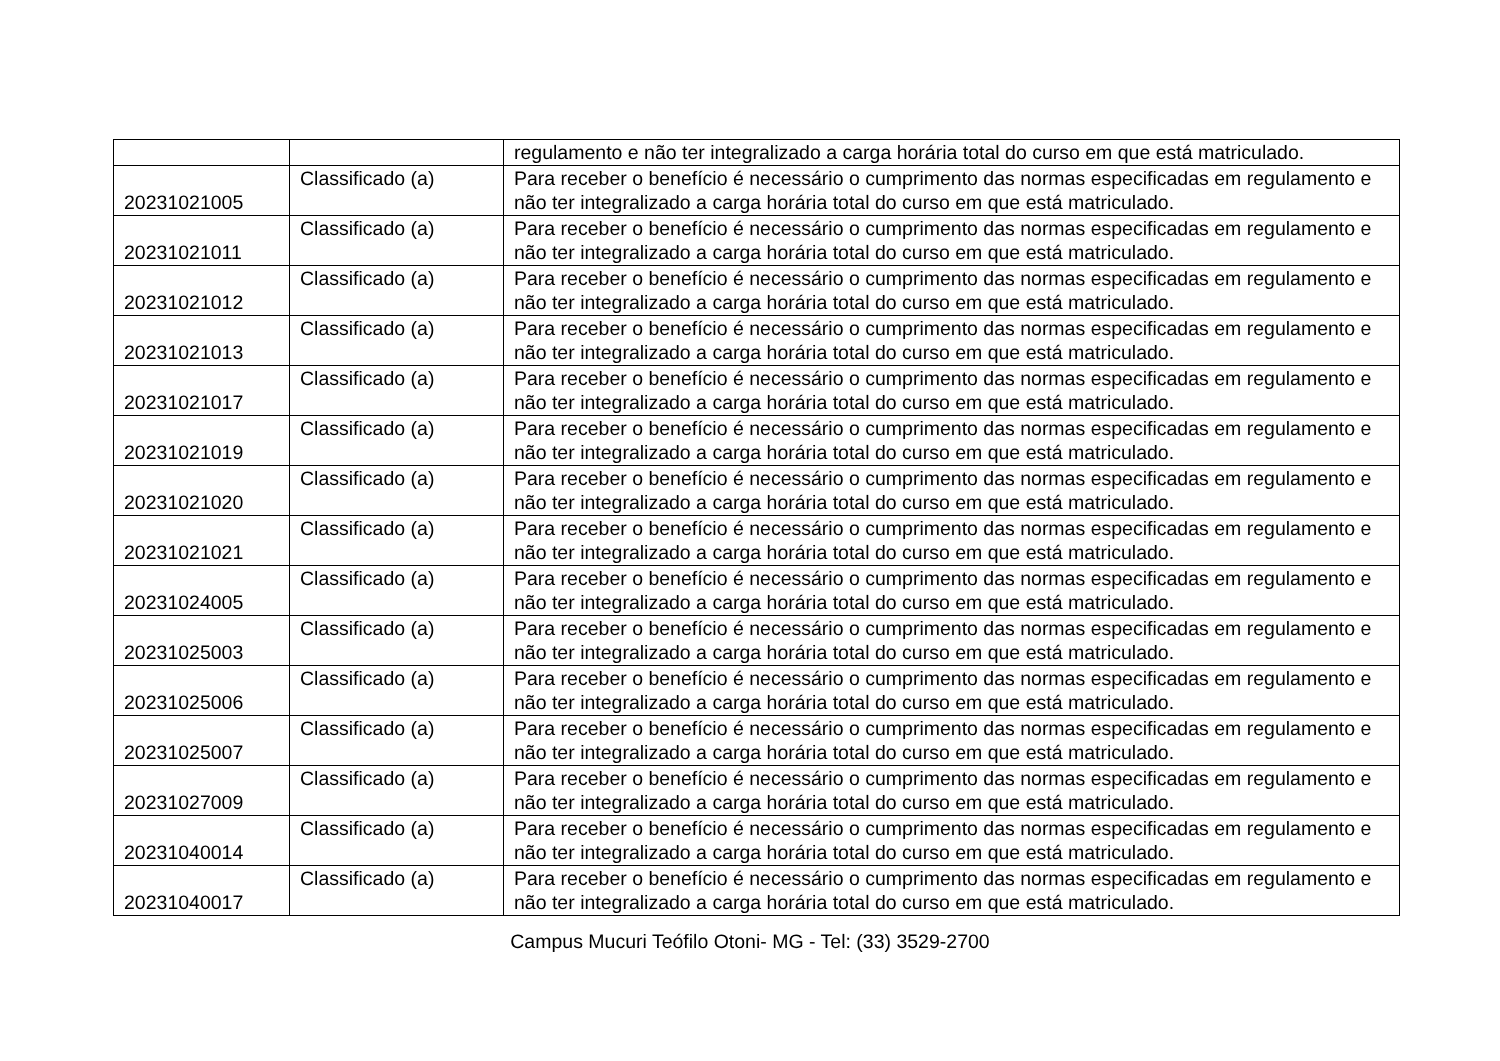| | | regulamento e não ter integralizado a carga horária total do curso em que está matriculado. |
| 20231021005 | Classificado (a) | Para receber o benefício é necessário o cumprimento das normas especificadas em regulamento e não ter integralizado a carga horária total do curso em que está matriculado. |
| 20231021011 | Classificado (a) | Para receber o benefício é necessário o cumprimento das normas especificadas em regulamento e não ter integralizado a carga horária total do curso em que está matriculado. |
| 20231021012 | Classificado (a) | Para receber o benefício é necessário o cumprimento das normas especificadas em regulamento e não ter integralizado a carga horária total do curso em que está matriculado. |
| 20231021013 | Classificado (a) | Para receber o benefício é necessário o cumprimento das normas especificadas em regulamento e não ter integralizado a carga horária total do curso em que está matriculado. |
| 20231021017 | Classificado (a) | Para receber o benefício é necessário o cumprimento das normas especificadas em regulamento e não ter integralizado a carga horária total do curso em que está matriculado. |
| 20231021019 | Classificado (a) | Para receber o benefício é necessário o cumprimento das normas especificadas em regulamento e não ter integralizado a carga horária total do curso em que está matriculado. |
| 20231021020 | Classificado (a) | Para receber o benefício é necessário o cumprimento das normas especificadas em regulamento e não ter integralizado a carga horária total do curso em que está matriculado. |
| 20231021021 | Classificado (a) | Para receber o benefício é necessário o cumprimento das normas especificadas em regulamento e não ter integralizado a carga horária total do curso em que está matriculado. |
| 20231024005 | Classificado (a) | Para receber o benefício é necessário o cumprimento das normas especificadas em regulamento e não ter integralizado a carga horária total do curso em que está matriculado. |
| 20231025003 | Classificado (a) | Para receber o benefício é necessário o cumprimento das normas especificadas em regulamento e não ter integralizado a carga horária total do curso em que está matriculado. |
| 20231025006 | Classificado (a) | Para receber o benefício é necessário o cumprimento das normas especificadas em regulamento e não ter integralizado a carga horária total do curso em que está matriculado. |
| 20231025007 | Classificado (a) | Para receber o benefício é necessário o cumprimento das normas especificadas em regulamento e não ter integralizado a carga horária total do curso em que está matriculado. |
| 20231027009 | Classificado (a) | Para receber o benefício é necessário o cumprimento das normas especificadas em regulamento e não ter integralizado a carga horária total do curso em que está matriculado. |
| 20231040014 | Classificado (a) | Para receber o benefício é necessário o cumprimento das normas especificadas em regulamento e não ter integralizado a carga horária total do curso em que está matriculado. |
| 20231040017 | Classificado (a) | Para receber o benefício é necessário o cumprimento das normas especificadas em regulamento e não ter integralizado a carga horária total do curso em que está matriculado. |
Campus Mucuri Teófilo Otoni- MG - Tel: (33) 3529-2700